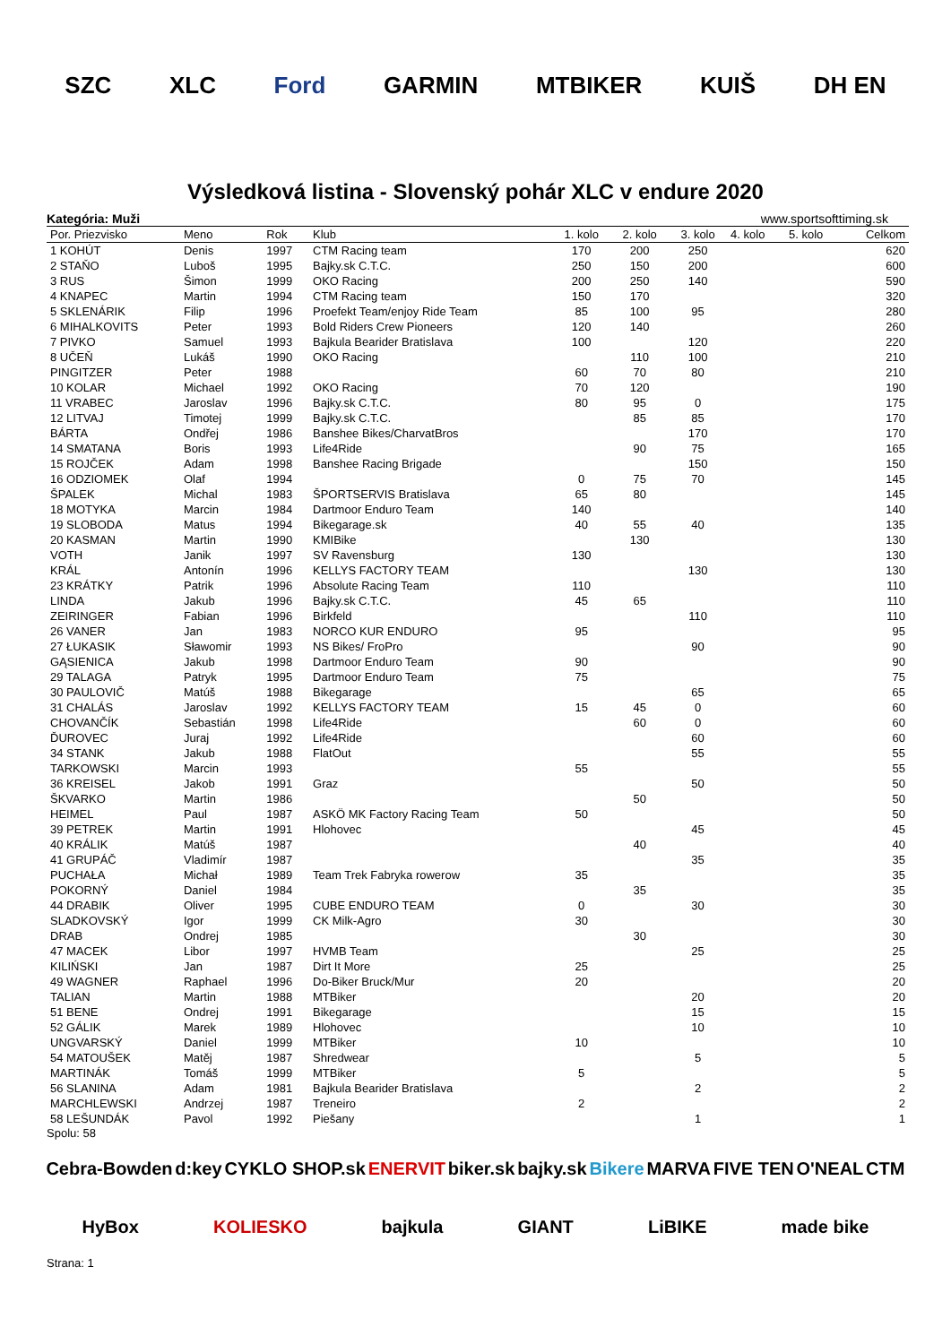SZC XLC Ford GARMIN MTBIKER KUIŠ DH EN
Výsledková listina - Slovenský pohár XLC v endure 2020
Kategória: Muži www.sportsofttiming.sk
| Por. Priezvisko | Meno | Rok | Klub | 1. kolo | 2. kolo | 3. kolo | 4. kolo | 5. kolo | Celkom |
| --- | --- | --- | --- | --- | --- | --- | --- | --- | --- |
| 1 KOHÚT | Denis | 1997 | CTM Racing team | 170 | 200 | 250 | | | 620 |
| 2 STAŇO | Luboš | 1995 | Bajky.sk C.T.C. | 250 | 150 | 200 | | | 600 |
| 3 RUS | Šimon | 1999 | OKO Racing | 200 | 250 | 140 | | | 590 |
| 4 KNAPEC | Martin | 1994 | CTM Racing team | 150 | 170 | | | | 320 |
| 5 SKLENÁRIK | Filip | 1996 | Proefekt Team/enjoy Ride Team | 85 | 100 | 95 | | | 280 |
| 6 MIHALKOVITS | Peter | 1993 | Bold Riders Crew Pioneers | 120 | 140 | | | | 260 |
| 7 PIVKO | Samuel | 1993 | Bajkula Bearider Bratislava | 100 | | 120 | | | 220 |
| 8 UČEŇ | Lukáš | 1990 | OKO Racing | | 110 | 100 | | | 210 |
| PINGITZER | Peter | 1988 | | 60 | 70 | 80 | | | 210 |
| 10 KOLAR | Michael | 1992 | OKO Racing | 70 | 120 | | | | 190 |
| 11 VRABEC | Jaroslav | 1996 | Bajky.sk C.T.C. | 80 | 95 | 0 | | | 175 |
| 12 LITVAJ | Timotej | 1999 | Bajky.sk C.T.C. | | 85 | 85 | | | 170 |
| BÁRTA | Ondřej | 1986 | Banshee Bikes/CharvatBros | | | 170 | | | 170 |
| 14 SMATANA | Boris | 1993 | Life4Ride | | 90 | 75 | | | 165 |
| 15 ROJČEK | Adam | 1998 | Banshee Racing Brigade | | | 150 | | | 150 |
| 16 ODZIOMEK | Olaf | 1994 | | 0 | 75 | 70 | | | 145 |
| ŠPALEK | Michal | 1983 | ŠPORTSERVIS Bratislava | 65 | 80 | | | | 145 |
| 18 MOTYKA | Marcin | 1984 | Dartmoor Enduro Team | 140 | | | | | 140 |
| 19 SLOBODA | Matus | 1994 | Bikegarage.sk | 40 | 55 | 40 | | | 135 |
| 20 KASMAN | Martin | 1990 | KMIBike | | 130 | | | | 130 |
| VOTH | Janik | 1997 | SV Ravensburg | 130 | | | | | 130 |
| KRÁL | Antonín | 1996 | KELLYS FACTORY TEAM | | | 130 | | | 130 |
| 23 KRÁTKY | Patrik | 1996 | Absolute Racing Team | 110 | | | | | 110 |
| LINDA | Jakub | 1996 | Bajky.sk C.T.C. | 45 | 65 | | | | 110 |
| ZEIRINGER | Fabian | 1996 | Birkfeld | | | 110 | | | 110 |
| 26 VANER | Jan | 1983 | NORCO KUR ENDURO | 95 | | | | | 95 |
| 27 ŁUKASIK | Sławomir | 1993 | NS Bikes/ FroPro | | | 90 | | | 90 |
| GĄSIENICA | Jakub | 1998 | Dartmoor Enduro Team | 90 | | | | | 90 |
| 29 TALAGA | Patryk | 1995 | Dartmoor Enduro Team | 75 | | | | | 75 |
| 30 PAULOVIČ | Matúš | 1988 | Bikegarage | | | 65 | | | 65 |
| 31 CHALÁS | Jaroslav | 1992 | KELLYS FACTORY TEAM | 15 | 45 | 0 | | | 60 |
| CHOVANČÍK | Sebastián | 1998 | Life4Ride | | 60 | 0 | | | 60 |
| ĎUROVEC | Juraj | 1992 | Life4Ride | | | 60 | | | 60 |
| 34 STANK | Jakub | 1988 | FlatOut | | | 55 | | | 55 |
| TARKOWSKI | Marcin | 1993 | | 55 | | | | | 55 |
| 36 KREISEL | Jakob | 1991 | Graz | | | 50 | | | 50 |
| ŠKVARKO | Martin | 1986 | | | 50 | | | | 50 |
| HEIMEL | Paul | 1987 | ASKÖ MK Factory Racing Team | 50 | | | | | 50 |
| 39 PETREK | Martin | 1991 | Hlohovec | | | 45 | | | 45 |
| 40 KRÁLIK | Matúš | 1987 | | | 40 | | | | 40 |
| 41 GRUPÁČ | Vladimír | 1987 | | | | 35 | | | 35 |
| PUCHAŁA | Michał | 1989 | Team Trek Fabryka rowerow | 35 | | | | | 35 |
| POKORNÝ | Daniel | 1984 | | | 35 | | | | 35 |
| 44 DRABIK | Oliver | 1995 | CUBE ENDURO TEAM | 0 | | 30 | | | 30 |
| SLADKOVSKÝ | Igor | 1999 | CK Milk-Agro | 30 | | | | | 30 |
| DRAB | Ondrej | 1985 | | | 30 | | | | 30 |
| 47 MACEK | Libor | 1997 | HVMB Team | | | 25 | | | 25 |
| KILIŃSKI | Jan | 1987 | Dirt It More | 25 | | | | | 25 |
| 49 WAGNER | Raphael | 1996 | Do-Biker Bruck/Mur | 20 | | | | | 20 |
| TALIAN | Martin | 1988 | MTBiker | | | 20 | | | 20 |
| 51 BENE | Ondrej | 1991 | Bikegarage | | | 15 | | | 15 |
| 52 GÁLIK | Marek | 1989 | Hlohovec | | | 10 | | | 10 |
| UNGVARSKÝ | Daniel | 1999 | MTBiker | 10 | | | | | 10 |
| 54 MATOUŠEK | Matěj | 1987 | Shredwear | | | 5 | | | 5 |
| MARTINÁK | Tomáš | 1999 | MTBiker | 5 | | | | | 5 |
| 56 SLANINA | Adam | 1981 | Bajkula Bearider Bratislava | | | 2 | | | 2 |
| MARCHLEWSKI | Andrzej | 1987 | Treneiro | 2 | | | | | 2 |
| 58 LEŠUNDÁK | Pavol | 1992 | Piešany | | | 1 | | | 1 |
Spolu: 58
Cebra-Bowden d:key CYKLO SHOP.sk ENERVIT biker.sk bajky.sk Bikere MARVA FIVE TEN O'NEAL CTM HyBox KOLIESKO bajkula GIANT LiBIKE made bike
Strana: 1